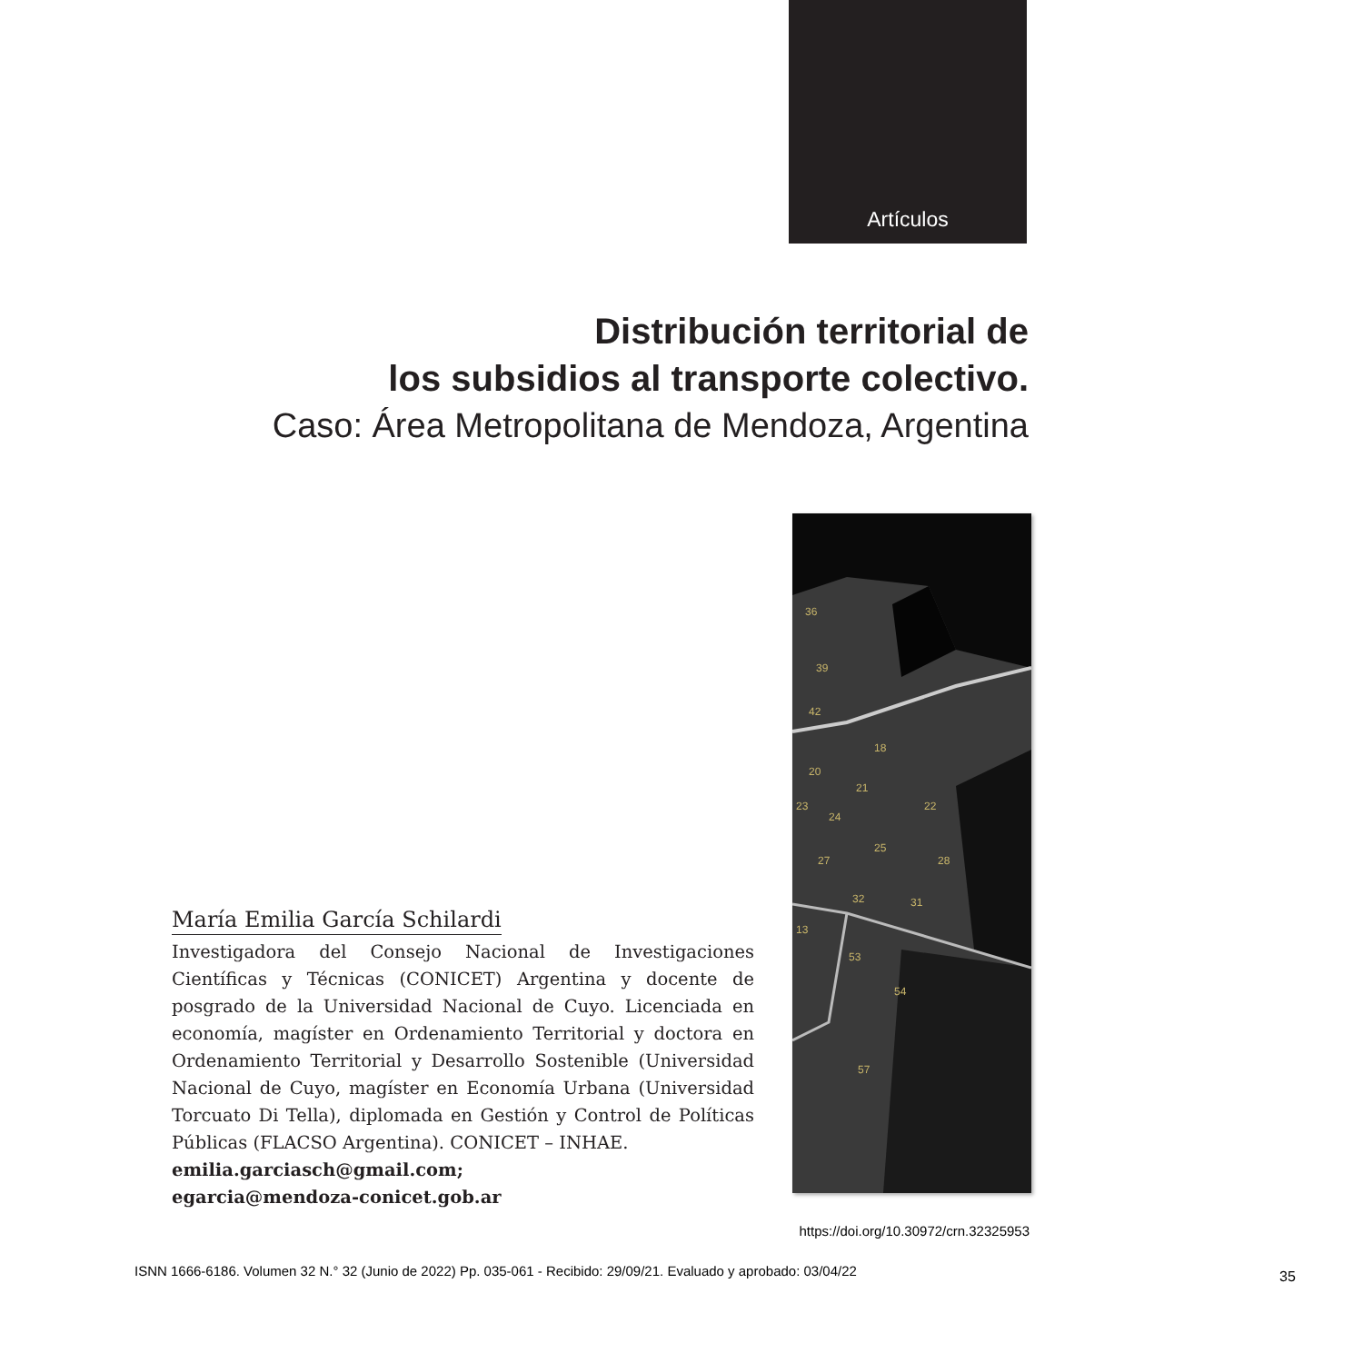Artículos
Distribución territorial de
los subsidios al transporte colectivo.
Caso: Área Metropolitana de Mendoza, Argentina
36
39
42
18
20
21
22
23
24
25
27
28
32
31
13
53
54
57
María Emilia García Schilardi
Investigadora del Consejo Nacional de Investigaciones Científicas y Técnicas (CONICET) Argentina y docente de posgrado de la Universidad Nacional de Cuyo. Licenciada en economía, magíster en Ordenamiento Territorial y doctora en Ordenamiento Territorial y Desarrollo Sostenible (Universidad Nacional de Cuyo, magíster en Economía Urbana (Universidad Torcuato Di Tella), diplomada en Gestión y Control de Políticas Públicas (FLACSO Argentina). CONICET – INHAE.
emilia.garciasch@gmail.com;
egarcia@mendoza-conicet.gob.ar
https://doi.org/10.30972/crn.32325953
ISNN 1666-6186. Volumen 32 N.° 32 (Junio de 2022) Pp. 035-061 - Recibido: 29/09/21. Evaluado y aprobado: 03/04/22
35